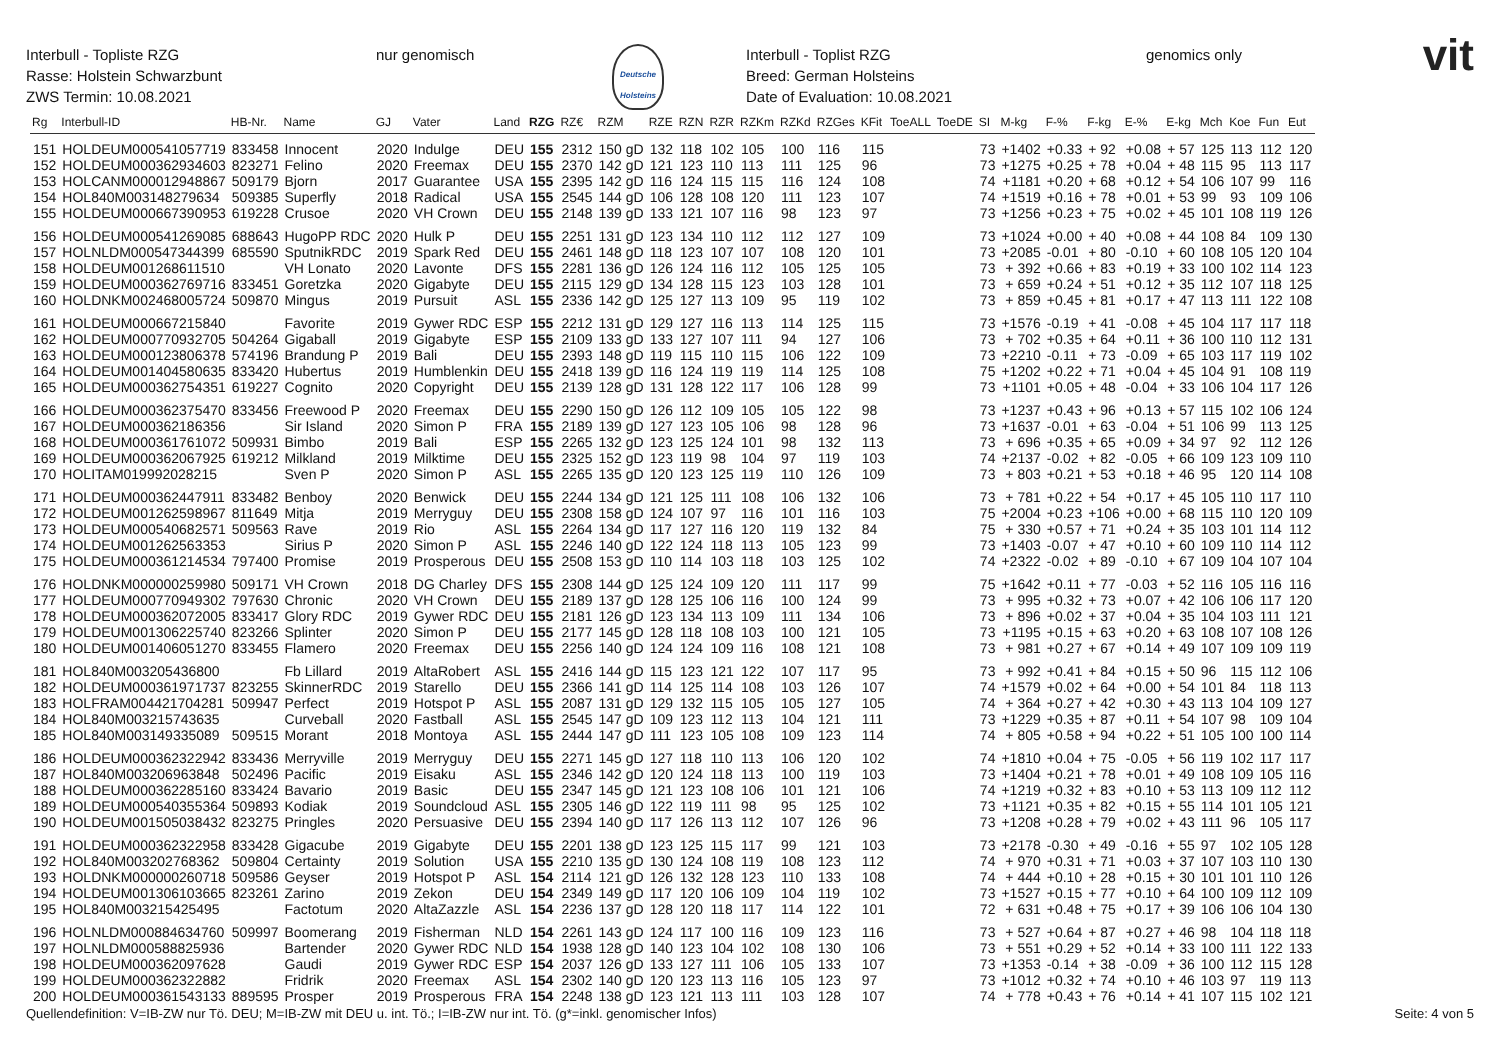Interbull - Topliste RZG
Rasse: Holstein Schwarzbunt
ZWS Termin: 10.08.2021
nur genomisch
Deutsche
Holsteins
Interbull - Toplist RZG
Breed: German Holsteins
Date of Evaluation: 10.08.2021
genomics only
vit
| Rg | Interbull-ID | HB-Nr. | Name | GJ | Vater | Land | RZG | RZ€ | RZM | RZE | RZN | RZR | RZKm | RZKd | RZGes | KFit | ToeALL | ToeDE | SI | M-kg | F-% | F-kg | E-% | E-kg | Mch | Koe | Fun | Eut |
| --- | --- | --- | --- | --- | --- | --- | --- | --- | --- | --- | --- | --- | --- | --- | --- | --- | --- | --- | --- | --- | --- | --- | --- | --- | --- | --- | --- | --- |
| 151 | HOLDEUM000541057719 | 833458 | Innocent | 2020 | Indulge | DEU | 155 | 2312 | 150 gD | 132 | 118 | 102 | 105 | 100 | 116 | 115 | | | 73 | +1402 | +0.33 | + 92 | +0.08 | + 57 | 125 | 113 | 112 | 120 |
| 152 | HOLDEUM000362934603 | 823271 | Felino | 2020 | Freemax | DEU | 155 | 2370 | 142 gD | 121 | 123 | 110 | 113 | 111 | 125 | 96 | | | 73 | +1275 | +0.25 | + 78 | +0.04 | + 48 | 115 | 95 | 113 | 117 |
| 153 | HOLCANM000012948867 | 509179 | Bjorn | 2017 | Guarantee | USA | 155 | 2395 | 142 gD | 116 | 124 | 115 | 115 | 116 | 124 | 108 | | | 74 | +1181 | +0.20 | + 68 | +0.12 | + 54 | 106 | 107 | 99 | 116 |
| 154 | HOL840M003148279634 | 509385 | Superfly | 2018 | Radical | USA | 155 | 2545 | 144 gD | 106 | 128 | 108 | 120 | 111 | 123 | 107 | | | 74 | +1519 | +0.16 | + 78 | +0.01 | + 53 | 99 | 93 | 109 | 106 |
| 155 | HOLDEUM000667390953 | 619228 | Crusoe | 2020 | VH Crown | DEU | 155 | 2148 | 139 gD | 133 | 121 | 107 | 116 | 98 | 123 | 97 | | | 73 | +1256 | +0.23 | + 75 | +0.02 | + 45 | 101 | 108 | 119 | 126 |
| 156 | HOLDEUM000541269085 | 688643 | HugoPP RDC | 2020 | Hulk P | DEU | 155 | 2251 | 131 gD | 123 | 134 | 110 | 112 | 112 | 127 | 109 | | | 73 | +1024 | +0.00 | + 40 | +0.08 | + 44 | 108 | 84 | 109 | 130 |
| 157 | HOLNLDM000547344399 | 685590 | SputnikRDC | 2019 | Spark Red | DEU | 155 | 2461 | 148 gD | 118 | 123 | 107 | 107 | 108 | 120 | 101 | | | 73 | +2085 | -0.01 | + 80 | -0.10 | + 60 | 108 | 105 | 120 | 104 |
| 158 | HOLDEUM001268611510 | | VH Lonato | 2020 | Lavonte | DFS | 155 | 2281 | 136 gD | 126 | 124 | 116 | 112 | 105 | 125 | 105 | | | 73 | + 392 | +0.66 | + 83 | +0.19 | + 33 | 100 | 102 | 114 | 123 |
| 159 | HOLDEUM000362769716 | 833451 | Goretzka | 2020 | Gigabyte | DEU | 155 | 2115 | 129 gD | 134 | 128 | 115 | 123 | 103 | 128 | 101 | | | 73 | + 659 | +0.24 | + 51 | +0.12 | + 35 | 112 | 107 | 118 | 125 |
| 160 | HOLDNKM002468005724 | 509870 | Mingus | 2019 | Pursuit | ASL | 155 | 2336 | 142 gD | 125 | 127 | 113 | 109 | 95 | 119 | 102 | | | 73 | + 859 | +0.45 | + 81 | +0.17 | + 47 | 113 | 111 | 122 | 108 |
| 161 | HOLDEUM000667215840 | | Favorite | 2019 | Gywer RDC | ESP | 155 | 2212 | 131 gD | 129 | 127 | 116 | 113 | 114 | 125 | 115 | | | 73 | +1576 | -0.19 | + 41 | -0.08 | + 45 | 104 | 117 | 117 | 118 |
| 162 | HOLDEUM000770932705 | 504264 | Gigaball | 2019 | Gigabyte | ESP | 155 | 2109 | 133 gD | 133 | 127 | 107 | 111 | 94 | 127 | 106 | | | 73 | + 702 | +0.35 | + 64 | +0.11 | + 36 | 100 | 110 | 112 | 131 |
| 163 | HOLDEUM000123806378 | 574196 | Brandung P | 2019 | Bali | DEU | 155 | 2393 | 148 gD | 119 | 115 | 110 | 115 | 106 | 122 | 109 | | | 73 | +2210 | -0.11 | + 73 | -0.09 | + 65 | 103 | 117 | 119 | 102 |
| 164 | HOLDEUM001404580635 | 833420 | Hubertus | 2019 | Humblenkin | DEU | 155 | 2418 | 139 gD | 116 | 124 | 119 | 119 | 114 | 125 | 108 | | | 75 | +1202 | +0.22 | + 71 | +0.04 | + 45 | 104 | 91 | 108 | 119 |
| 165 | HOLDEUM000362754351 | 619227 | Cognito | 2020 | Copyright | DEU | 155 | 2139 | 128 gD | 131 | 128 | 122 | 117 | 106 | 128 | 99 | | | 73 | +1101 | +0.05 | + 48 | -0.04 | + 33 | 106 | 104 | 117 | 126 |
| 166 | HOLDEUM000362375470 | 833456 | Freewood P | 2020 | Freemax | DEU | 155 | 2290 | 150 gD | 126 | 112 | 109 | 105 | 105 | 122 | 98 | | | 73 | +1237 | +0.43 | + 96 | +0.13 | + 57 | 115 | 102 | 106 | 124 |
| 167 | HOLDEUM000362186356 | | Sir Island | 2020 | Simon P | FRA | 155 | 2189 | 139 gD | 127 | 123 | 105 | 106 | 98 | 128 | 96 | | | 73 | +1637 | -0.01 | + 63 | -0.04 | + 51 | 106 | 99 | 113 | 125 |
| 168 | HOLDEUM000361761072 | 509931 | Bimbo | 2019 | Bali | ESP | 155 | 2265 | 132 gD | 123 | 125 | 124 | 101 | 98 | 132 | 113 | | | 73 | + 696 | +0.35 | + 65 | +0.09 | + 34 | 97 | 92 | 112 | 126 |
| 169 | HOLDEUM000362067925 | 619212 | Milkland | 2019 | Milktime | DEU | 155 | 2325 | 152 gD | 123 | 119 | 98 | 104 | 97 | 119 | 103 | | | 74 | +2137 | -0.02 | + 82 | -0.05 | + 66 | 109 | 123 | 109 | 110 |
| 170 | HOLITAM019992028215 | | Sven P | 2020 | Simon P | ASL | 155 | 2265 | 135 gD | 120 | 123 | 125 | 119 | 110 | 126 | 109 | | | 73 | + 803 | +0.21 | + 53 | +0.18 | + 46 | 95 | 120 | 114 | 108 |
| 171 | HOLDEUM000362447911 | 833482 | Benboy | 2020 | Benwick | DEU | 155 | 2244 | 134 gD | 121 | 125 | 111 | 108 | 106 | 132 | 106 | | | 73 | + 781 | +0.22 | + 54 | +0.17 | + 45 | 105 | 110 | 117 | 110 |
| 172 | HOLDEUM001262598967 | 811649 | Mitja | 2019 | Merryguy | DEU | 155 | 2308 | 158 gD | 124 | 107 | 97 | 116 | 101 | 116 | 103 | | | 75 | +2004 | +0.23 | +106 | +0.00 | + 68 | 115 | 110 | 120 | 109 |
| 173 | HOLDEUM000540682571 | 509563 | Rave | 2019 | Rio | ASL | 155 | 2264 | 134 gD | 117 | 127 | 116 | 120 | 119 | 132 | 84 | | | 75 | + 330 | +0.57 | + 71 | +0.24 | + 35 | 103 | 101 | 114 | 112 |
| 174 | HOLDEUM001262563353 | | Sirius P | 2020 | Simon P | ASL | 155 | 2246 | 140 gD | 122 | 124 | 118 | 113 | 105 | 123 | 99 | | | 73 | +1403 | -0.07 | + 47 | +0.10 | + 60 | 109 | 110 | 114 | 112 |
| 175 | HOLDEUM000361214534 | 797400 | Promise | 2019 | Prosperous | DEU | 155 | 2508 | 153 gD | 110 | 114 | 103 | 118 | 103 | 125 | 102 | | | 74 | +2322 | -0.02 | + 89 | -0.10 | + 67 | 109 | 104 | 107 | 104 |
| 176 | HOLDNKM000000259980 | 509171 | VH Crown | 2018 | DG Charley | DFS | 155 | 2308 | 144 gD | 125 | 124 | 109 | 120 | 111 | 117 | 99 | | | 75 | +1642 | +0.11 | + 77 | -0.03 | + 52 | 116 | 105 | 116 | 116 |
| 177 | HOLDEUM000770949302 | 797630 | Chronic | 2020 | VH Crown | DEU | 155 | 2189 | 137 gD | 128 | 125 | 106 | 116 | 100 | 124 | 99 | | | 73 | + 995 | +0.32 | + 73 | +0.07 | + 42 | 106 | 106 | 117 | 120 |
| 178 | HOLDEUM000362072005 | 833417 | Glory RDC | 2019 | Gywer RDC | DEU | 155 | 2181 | 126 gD | 123 | 134 | 113 | 109 | 111 | 134 | 106 | | | 73 | + 896 | +0.02 | + 37 | +0.04 | + 35 | 104 | 103 | 111 | 121 |
| 179 | HOLDEUM001306225740 | 823266 | Splinter | 2020 | Simon P | DEU | 155 | 2177 | 145 gD | 128 | 118 | 108 | 103 | 100 | 121 | 105 | | | 73 | +1195 | +0.15 | + 63 | +0.20 | + 63 | 108 | 107 | 108 | 126 |
| 180 | HOLDEUM001406051270 | 833455 | Flamero | 2020 | Freemax | DEU | 155 | 2256 | 140 gD | 124 | 124 | 109 | 116 | 108 | 121 | 108 | | | 73 | + 981 | +0.27 | + 67 | +0.14 | + 49 | 107 | 109 | 109 | 119 |
| 181 | HOL840M003205436800 | | Fb Lillard | 2019 | AltaRobert | ASL | 155 | 2416 | 144 gD | 115 | 123 | 121 | 122 | 107 | 117 | 95 | | | 73 | + 992 | +0.41 | + 84 | +0.15 | + 50 | 96 | 115 | 112 | 106 |
| 182 | HOLDEUM000361971737 | 823255 | SkinnerRDC | 2019 | Starello | DEU | 155 | 2366 | 141 gD | 114 | 125 | 114 | 108 | 103 | 126 | 107 | | | 74 | +1579 | +0.02 | + 64 | +0.00 | + 54 | 101 | 84 | 118 | 113 |
| 183 | HOLFRAM004421704281 | 509947 | Perfect | 2019 | Hotspot P | ASL | 155 | 2087 | 131 gD | 129 | 132 | 115 | 105 | 105 | 127 | 105 | | | 74 | + 364 | +0.27 | + 42 | +0.30 | + 43 | 113 | 104 | 109 | 127 |
| 184 | HOL840M003215743635 | | Curveball | 2020 | Fastball | ASL | 155 | 2545 | 147 gD | 109 | 123 | 112 | 113 | 104 | 121 | 111 | | | 73 | +1229 | +0.35 | + 87 | +0.11 | + 54 | 107 | 98 | 109 | 104 |
| 185 | HOL840M003149335089 | 509515 | Morant | 2018 | Montoya | ASL | 155 | 2444 | 147 gD | 111 | 123 | 105 | 108 | 109 | 123 | 114 | | | 74 | + 805 | +0.58 | + 94 | +0.22 | + 51 | 105 | 100 | 100 | 114 |
| 186 | HOLDEUM000362322942 | 833436 | Merryville | 2019 | Merryguy | DEU | 155 | 2271 | 145 gD | 127 | 118 | 110 | 113 | 106 | 120 | 102 | | | 74 | +1810 | +0.04 | + 75 | -0.05 | + 56 | 119 | 102 | 117 | 117 |
| 187 | HOL840M003206963848 | 502496 | Pacific | 2019 | Eisaku | ASL | 155 | 2346 | 142 gD | 120 | 124 | 118 | 113 | 100 | 119 | 103 | | | 73 | +1404 | +0.21 | + 78 | +0.01 | + 49 | 108 | 109 | 105 | 116 |
| 188 | HOLDEUM000362285160 | 833424 | Bavario | 2019 | Basic | DEU | 155 | 2347 | 145 gD | 121 | 123 | 108 | 106 | 101 | 121 | 106 | | | 74 | +1219 | +0.32 | + 83 | +0.10 | + 53 | 113 | 109 | 112 | 112 |
| 189 | HOLDEUM000540355364 | 509893 | Kodiak | 2019 | Soundcloud | ASL | 155 | 2305 | 146 gD | 122 | 119 | 111 | 98 | 95 | 125 | 102 | | | 73 | +1121 | +0.35 | + 82 | +0.15 | + 55 | 114 | 101 | 105 | 121 |
| 190 | HOLDEUM001505038432 | 823275 | Pringles | 2020 | Persuasive | DEU | 155 | 2394 | 140 gD | 117 | 126 | 113 | 112 | 107 | 126 | 96 | | | 73 | +1208 | +0.28 | + 79 | +0.02 | + 43 | 111 | 96 | 105 | 117 |
| 191 | HOLDEUM000362322958 | 833428 | Gigacube | 2019 | Gigabyte | DEU | 155 | 2201 | 138 gD | 123 | 125 | 115 | 117 | 99 | 121 | 103 | | | 73 | +2178 | -0.30 | + 49 | -0.16 | + 55 | 97 | 102 | 105 | 128 |
| 192 | HOL840M003202768362 | 509804 | Certainty | 2019 | Solution | USA | 155 | 2210 | 135 gD | 130 | 124 | 108 | 119 | 108 | 123 | 112 | | | 74 | + 970 | +0.31 | + 71 | +0.03 | + 37 | 107 | 103 | 110 | 130 |
| 193 | HOLDNKM000000260718 | 509586 | Geyser | 2019 | Hotspot P | ASL | 154 | 2114 | 121 gD | 126 | 132 | 128 | 123 | 110 | 133 | 108 | | | 74 | + 444 | +0.10 | + 28 | +0.15 | + 30 | 101 | 101 | 110 | 126 |
| 194 | HOLDEUM001306103665 | 823261 | Zarino | 2019 | Zekon | DEU | 154 | 2349 | 149 gD | 117 | 120 | 106 | 109 | 104 | 119 | 102 | | | 73 | +1527 | +0.15 | + 77 | +0.10 | + 64 | 100 | 109 | 112 | 109 |
| 195 | HOL840M003215425495 | | Factotum | 2020 | AltaZazzle | ASL | 154 | 2236 | 137 gD | 128 | 120 | 118 | 117 | 114 | 122 | 101 | | | 72 | + 631 | +0.48 | + 75 | +0.17 | + 39 | 106 | 106 | 104 | 130 |
| 196 | HOLNLDM000884634760 | 509997 | Boomerang | 2019 | Fisherman | NLD | 154 | 2261 | 143 gD | 124 | 117 | 100 | 116 | 109 | 123 | 116 | | | 73 | + 527 | +0.64 | + 87 | +0.27 | + 46 | 98 | 104 | 118 | 118 |
| 197 | HOLNLDM000588825936 | | Bartender | 2020 | Gywer RDC | NLD | 154 | 1938 | 128 gD | 140 | 123 | 104 | 102 | 108 | 130 | 106 | | | 73 | + 551 | +0.29 | + 52 | +0.14 | + 33 | 100 | 111 | 122 | 133 |
| 198 | HOLDEUM000362097628 | | Gaudi | 2019 | Gywer RDC | ESP | 154 | 2037 | 126 gD | 133 | 127 | 111 | 106 | 105 | 133 | 107 | | | 73 | +1353 | -0.14 | + 38 | -0.09 | + 36 | 100 | 112 | 115 | 128 |
| 199 | HOLDEUM000362322882 | | Fridrik | 2020 | Freemax | ASL | 154 | 2302 | 140 gD | 120 | 123 | 113 | 116 | 105 | 123 | 97 | | | 73 | +1012 | +0.32 | + 74 | +0.10 | + 46 | 103 | 97 | 119 | 113 |
| 200 | HOLDEUM000361543133 | 889595 | Prosper | 2019 | Prosperous | FRA | 154 | 2248 | 138 gD | 123 | 121 | 113 | 111 | 103 | 128 | 107 | | | 74 | + 778 | +0.43 | + 76 | +0.14 | + 41 | 107 | 115 | 102 | 121 |
Quellendefinition: V=IB-ZW nur Tö. DEU; M=IB-ZW mit DEU u. int. Tö.; I=IB-ZW nur int. Tö. (g*=inkl. genomischer Infos) Seite: 4 von 5